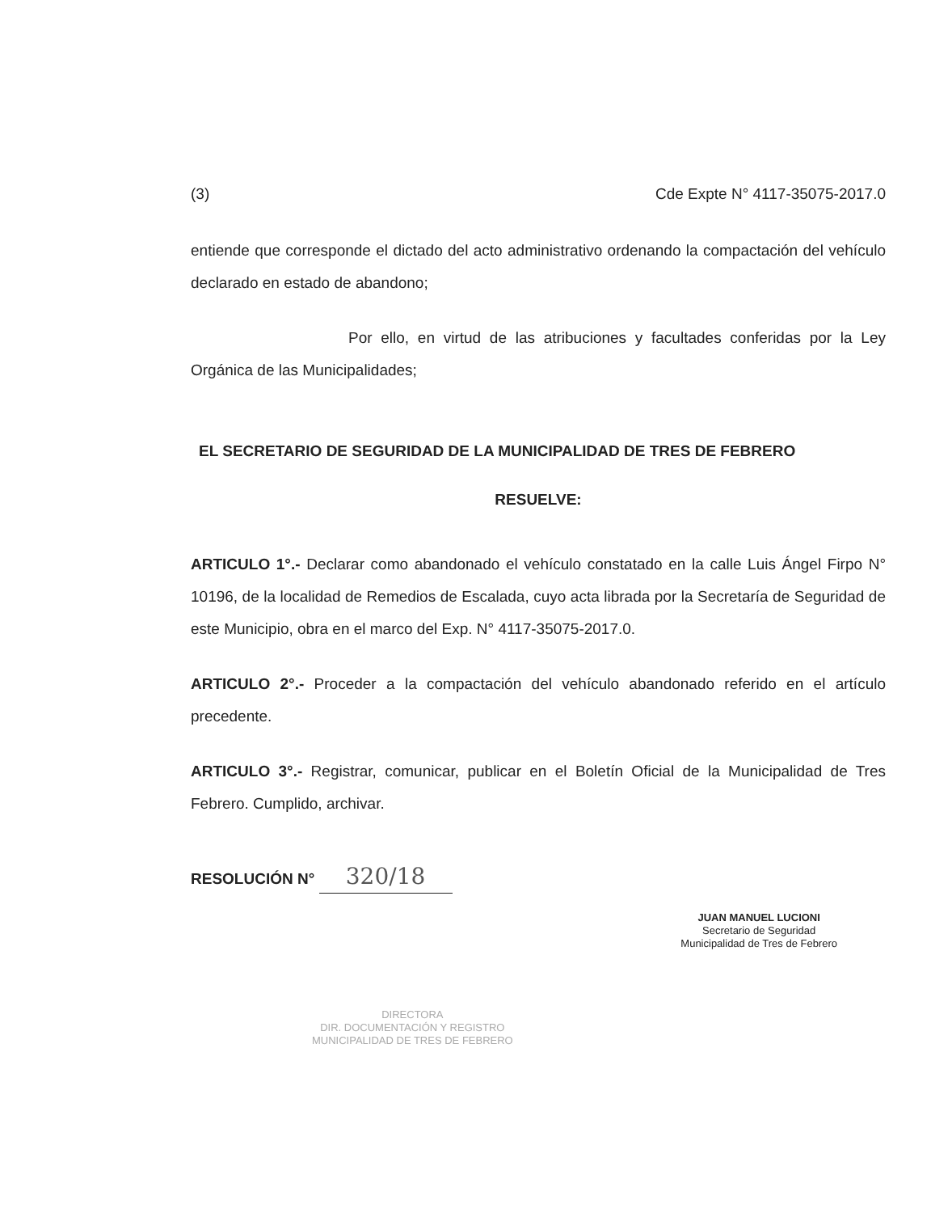(3) Cde Expte N° 4117-35075-2017.0
entiende que corresponde el dictado del acto administrativo ordenando la compactación del vehículo declarado en estado de abandono;
Por ello, en virtud de las atribuciones y facultades conferidas por la Ley Orgánica de las Municipalidades;
EL SECRETARIO DE SEGURIDAD DE LA MUNICIPALIDAD DE TRES DE FEBRERO
RESUELVE:
ARTICULO 1°.- Declarar como abandonado el vehículo constatado en la calle Luis Ángel Firpo N° 10196, de la localidad de Remedios de Escalada, cuyo acta librada por la Secretaría de Seguridad de este Municipio, obra en el marco del Exp. N° 4117-35075-2017.0.
ARTICULO 2°.- Proceder a la compactación del vehículo abandonado referido en el artículo precedente.
ARTICULO 3°.- Registrar, comunicar, publicar en el Boletín Oficial de la Municipalidad de Tres Febrero. Cumplido, archivar.
RESOLUCIÓN N° 320/18
DIRECTORA
DIR. DOCUMENTACIÓN Y REGISTRO
MUNICIPALIDAD DE TRES DE FEBRERO
JUAN MANUEL LUCIONI
Secretario de Seguridad
Municipalidad de Tres de Febrero